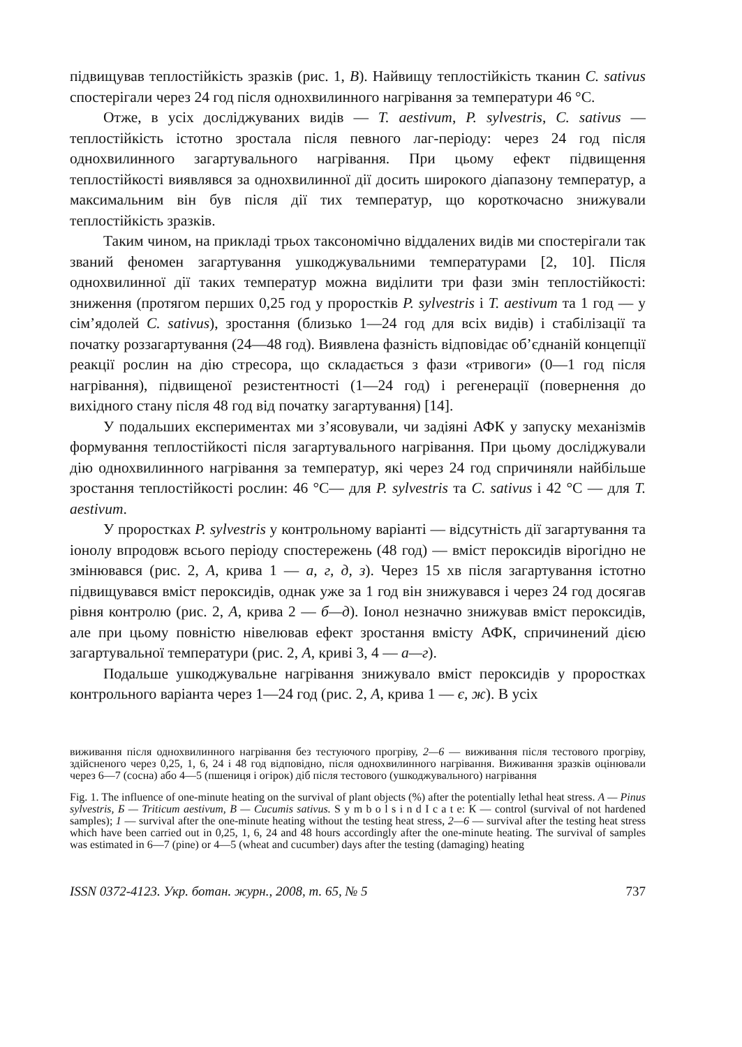підвищував теплостійкість зразків (рис. 1, В). Найвищу теплостійкість тканин C. sativus спостерігали через 24 год після однохвилинного нагрівання за температури 46 °С.
Отже, в усіх досліджуваних видів — T. aestivum, P. sylvestris, C. sativus — теплостійкість істотно зростала після певного лаг-періоду: через 24 год після однохвилинного загартувального нагрівання. При цьому ефект підвищення теплостійкості виявлявся за однохвилинної дії досить широкого діапазону температур, а максимальним він був після дії тих температур, що короткочасно знижували теплостійкість зразків.
Таким чином, на прикладі трьох таксономічно віддалених видів ми спостерігали так званий феномен загартування ушкоджувальними температурами [2, 10]. Після однохвилинної дії таких температур можна виділити три фази змін теплостійкості: зниження (протягом перших 0,25 год у проростків P. sylvestris і T. aestivum та 1 год — у сім’ядолей C. sativus), зростання (близько 1—24 год для всіх видів) і стабілізації та початку роззагартування (24—48 год). Виявлена фазність відповідає об’єднаній концепції реакції рослин на дію стресора, що складається з фази «тривоги» (0—1 год після нагрівання), підвищеної резистентності (1—24 год) і регенерації (повернення до вихідного стану після 48 год від початку загартування) [14].
У подальших експериментах ми з’ясовували, чи задіяні АФК у запуску механізмів формування теплостійкості після загартувального нагрівання. При цьому досліджували дію однохвилинного нагрівання за температур, які через 24 год спричиняли найбільше зростання теплостійкості рослин: 46 °С— для P. sylvestris та C. sativus і 42 °С — для T. aestivum.
У проростках P. sylvestris у контрольному варіанті — відсутність дії загартування та іонолу впродовж всього періоду спостережень (48 год) — вміст пероксидів вірогідно не змінювався (рис. 2, А, крива 1 — а, г, д, з). Через 15 хв після загартування істотно підвищувався вміст пероксидів, однак уже за 1 год він знижувався і через 24 год досягав рівня контролю (рис. 2, А, крива 2 — б—д). Іонол незначно знижував вміст пероксидів, але при цьому повністю нівелював ефект зростання вмісту АФК, спричинений дією загартувальної температури (рис. 2, А, криві 3, 4 — а—г).
Подальше ушкоджувальне нагрівання знижувало вміст пероксидів у проростках контрольного варіанта через 1—24 год (рис. 2, А, крива 1 — є, ж). В усіх
виживання після однохвилинного нагрівання без тестуючого прогріву, 2—6 — виживання після тестового прогріву, здійсненого через 0,25, 1, 6, 24 і 48 год відповідно, після однохвилинного нагрівання. Виживання зразків оцінювали через 6—7 (сосна) або 4—5 (пшениця і огірок) діб після тестового (ушкоджувального) нагрівання
Fig. 1. The influence of one-minute heating on the survival of plant objects (%) after the potentially lethal heat stress. А — Pinus sylvestris, Б — Triticum aestivum, В — Cucumis sativus. S y m b o l s i n d I c a t e: К — control (survival of not hardened samples); 1 — survival after the one-minute heating without the testing heat stress, 2—6 — survival after the testing heat stress which have been carried out in 0,25, 1, 6, 24 and 48 hours accordingly after the one-minute heating. The survival of samples was estimated in 6—7 (pine) or 4—5 (wheat and cucumber) days after the testing (damaging) heating
ISSN 0372-4123. Укр. ботан. журн., 2008, т. 65, № 5 737